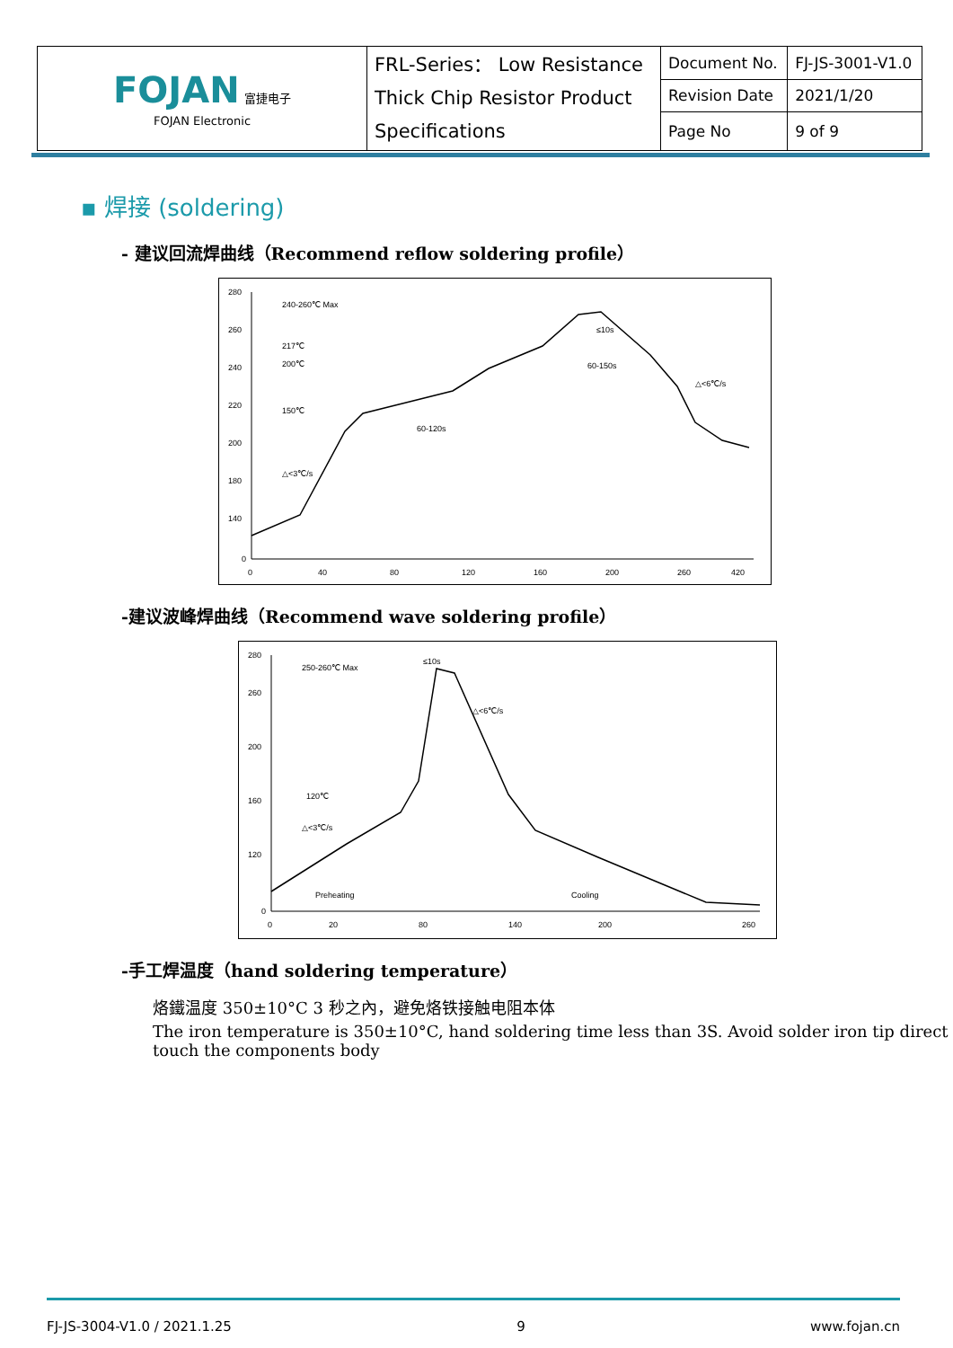| FOJAN 富捷电子 FOJAN Electronic | FRL-Series： Low Resistance Thick Chip Resistor Product Specifications | Document No. | FJ-JS-3001-V1.0 |
| | | Revision Date | 2021/1/20 |
| | | Page No | 9 of 9 |
▪ 焊接 (soldering)
- 建议回流焊曲线（Recommend reflow soldering profile）
280
260
240
220
200
180
140
0
0
40
80
120
160
200
260
420
240-260℃ Max
217℃
200℃
150℃
60-120s
60-150s
△<6℃/s
△<3℃/s
≤10s
-建议波峰焊曲线（Recommend wave soldering profile）
280
260
200
160
120
0
0
20
80
140
200
260
250-260℃ Max
120℃
△<3℃/s
△<6℃/s
≤10s
Preheating
Cooling
-手工焊温度（hand soldering temperature）
烙鐵温度 350±10°C 3 秒之內，避免烙铁接触电阻本体
The iron temperature is 350±10°C, hand soldering time less than 3S. Avoid solder iron tip direct touch the components body
FJ-JS-3004-V1.0 / 2021.1.25 9 www.fojan.cn